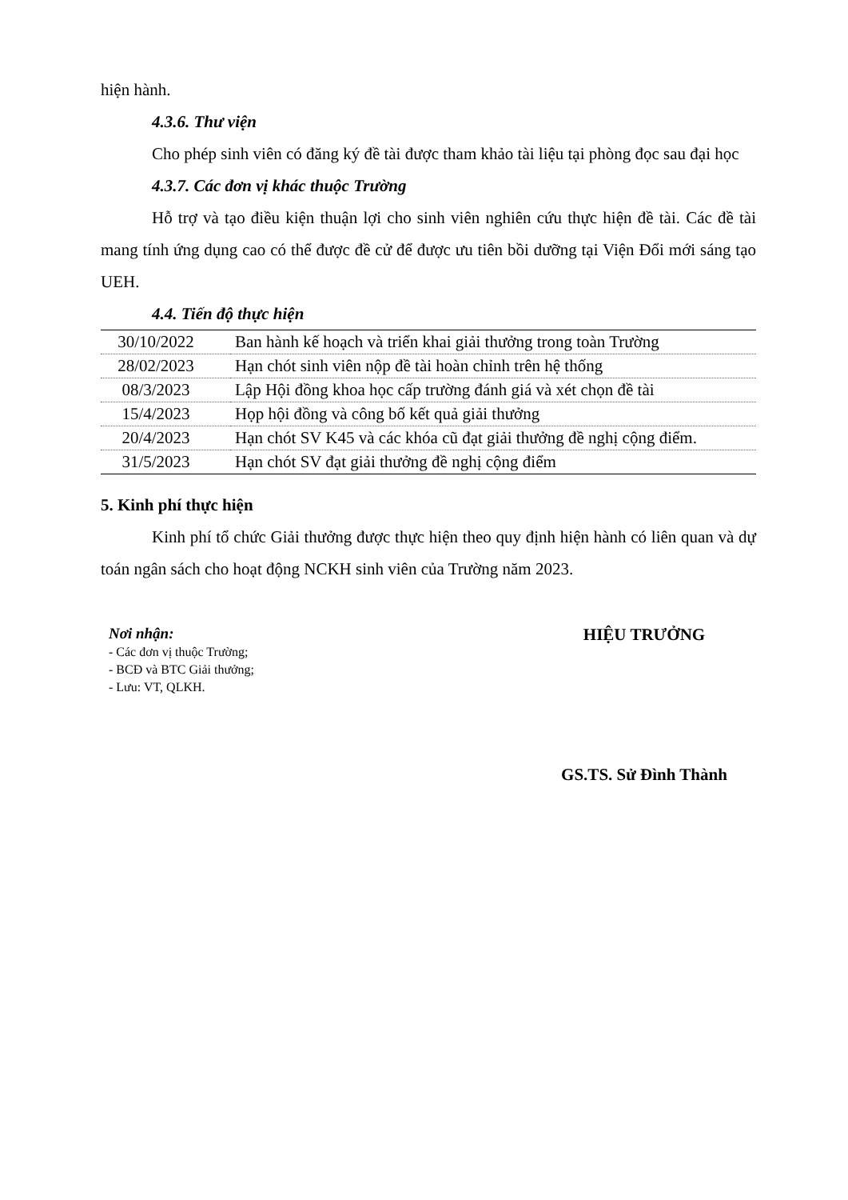hiện hành.
4.3.6. Thư viện
Cho phép sinh viên có đăng ký đề tài được tham khảo tài liệu tại phòng đọc sau đại học
4.3.7. Các đơn vị khác thuộc Trường
Hỗ trợ và tạo điều kiện thuận lợi cho sinh viên nghiên cứu thực hiện đề tài. Các đề tài mang tính ứng dụng cao có thể được đề cử để được ưu tiên bồi dưỡng tại Viện Đổi mới sáng tạo UEH.
4.4. Tiến độ thực hiện
| 30/10/2022 | Ban hành kế hoạch và triển khai giải thưởng trong toàn Trường |
| 28/02/2023 | Hạn chót sinh viên nộp đề tài hoàn chỉnh trên hệ thống |
| 08/3/2023 | Lập Hội đồng khoa học cấp trường đánh giá và xét chọn đề tài |
| 15/4/2023 | Họp hội đồng và công bố kết quả giải thưởng |
| 20/4/2023 | Hạn chót SV K45 và các khóa cũ đạt giải thưởng đề nghị cộng điểm. |
| 31/5/2023 | Hạn chót SV đạt giải thưởng đề nghị cộng điểm |
5. Kinh phí thực hiện
Kinh phí tổ chức Giải thưởng được thực hiện theo quy định hiện hành có liên quan và dự toán ngân sách cho hoạt động NCKH sinh viên của Trường năm 2023.
Nơi nhận:
- Các đơn vị thuộc Trường;
- BCĐ và BTC Giải thưởng;
- Lưu: VT, QLKH.
HIỆU TRƯỞNG
GS.TS. Sử Đình Thành